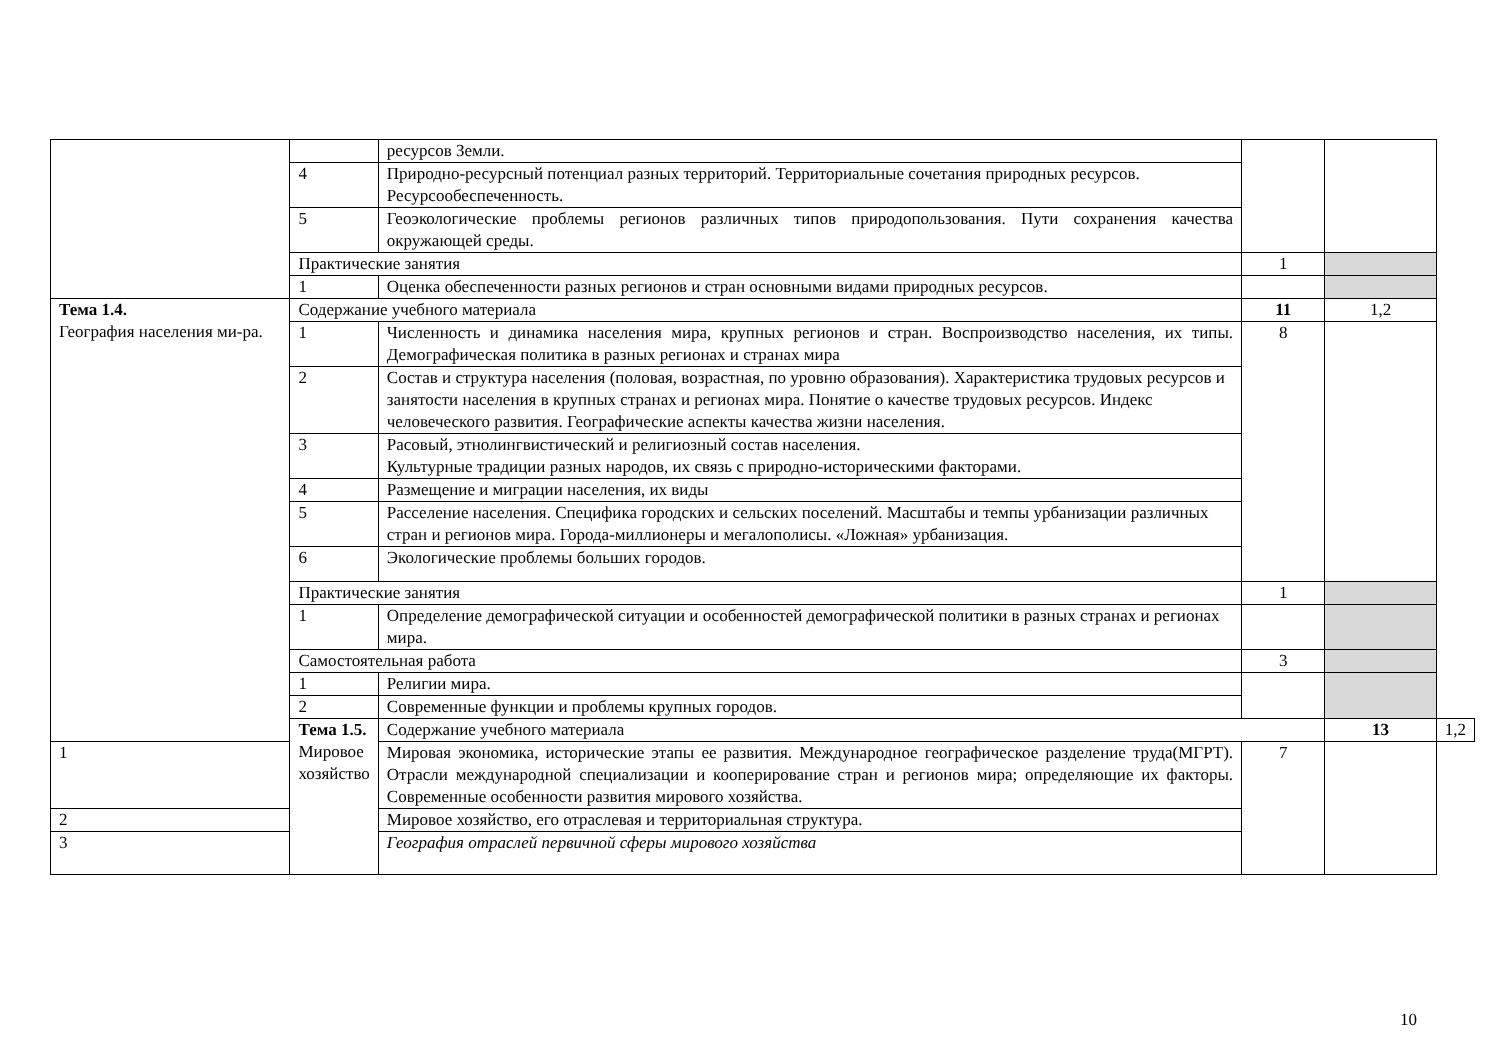| | | ресурсов Земли. | | | |
| | 4 | Природно-ресурсный потенциал разных территорий. Территориальные сочетания природных ресурсов. Ресурсообеспеченность. | | | |
| | 5 | Геоэкологические проблемы регионов различных типов природопользования. Пути сохранения качества окружающей среды. | | | |
| | Практические занятия | | 1 | | |
| | 1 | Оценка обеспеченности разных регионов и стран основными видами природных ресурсов. | | | |
| Тема 1.4. География населения ми-ра. | Содержание учебного материала | | 11 | 1,2 | |
| | 1 | Численность и динамика населения мира, крупных регионов и стран. Воспроизводство населения, их типы. Демографическая политика в разных регионах и странах мира | 8 | | |
| | 2 | Состав и структура населения (половая, возрастная, по уровню образования). Характеристика трудовых ресурсов и занятости населения в крупных странах и регионах мира. Понятие о качестве трудовых ресурсов. Индекс человеческого развития. Географические аспекты качества жизни населения. | | | |
| | 3 | Расовый, этнолингвистический и религиозный состав населения. Культурные традиции разных народов, их связь с природно-историческими факторами. | | | |
| | 4 | Размещение и миграции населения, их виды | | | |
| | 5 | Расселение населения. Специфика городских и сельских поселений. Масштабы и темпы урбанизации различных стран и регионов мира. Города-миллионеры и мегалополисы. «Ложная» урбанизация. | | | |
| | 6 | Экологические проблемы больших городов. | | | |
| | Практические занятия | | 1 | | |
| | 1 | Определение демографической ситуации и особенностей демографической политики в разных странах и регионах мира. | | | |
| | Самостоятельная работа | | 3 | | |
| | 1 | Религии мира. | | | |
| | 2 | Современные функции и проблемы крупных городов. | | | |
| | Тема 1.5. Мировое хозяйство | Содержание учебного материала | | 13 | 1,2 |
| 1 | | Мировая экономика, исторические этапы ее развития. Международное географическое разделение труда(МГРТ). Отрасли международной специализации и кооперирование стран и регионов мира; определяющие их факторы. Современные особенности развития мирового хозяйства. | 7 | | |
| 2 | | Мировое хозяйство, его отраслевая и территориальная структура. | | | |
| 3 | | География отраслей первичной сферы мирового хозяйства | | | |
10